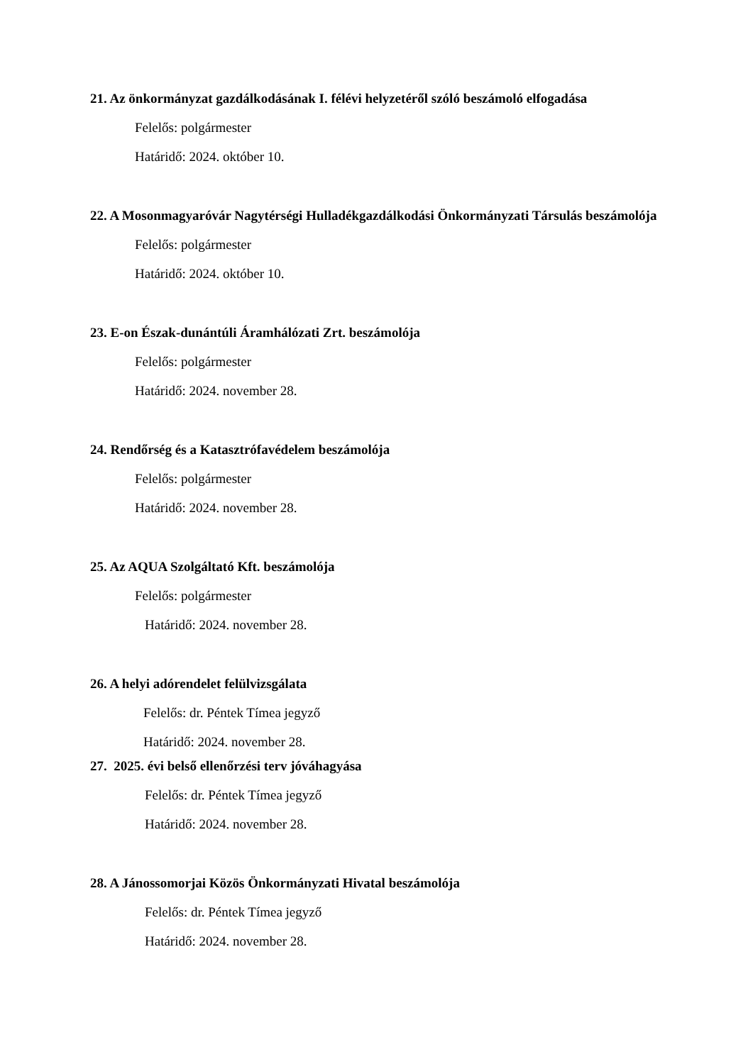21. Az önkormányzat gazdálkodásának I. félévi helyzetéről szóló beszámoló elfogadása
Felelős: polgármester
Határidő: 2024. október 10.
22. A Mosonmagyaróvár Nagytérségi Hulladékgazdálkodási Önkormányzati Társulás beszámolója
Felelős: polgármester
Határidő: 2024. október 10.
23. E-on Észak-dunántúli Áramhálózati Zrt. beszámolója
Felelős: polgármester
Határidő: 2024. november 28.
24. Rendőrség és a Katasztrófavédelem beszámolója
Felelős: polgármester
Határidő: 2024. november 28.
25. Az AQUA Szolgáltató Kft. beszámolója
Felelős: polgármester
Határidő: 2024. november 28.
26. A helyi adórendelet felülvizsgálata
Felelős: dr. Péntek Tímea jegyző
Határidő: 2024. november 28.
27. 2025. évi belső ellenőrzési terv jóváhagyása
Felelős: dr. Péntek Tímea jegyző
Határidő: 2024. november 28.
28. A Jánossomorjai Közös Önkormányzati Hivatal beszámolója
Felelős: dr. Péntek Tímea jegyző
Határidő: 2024. november 28.